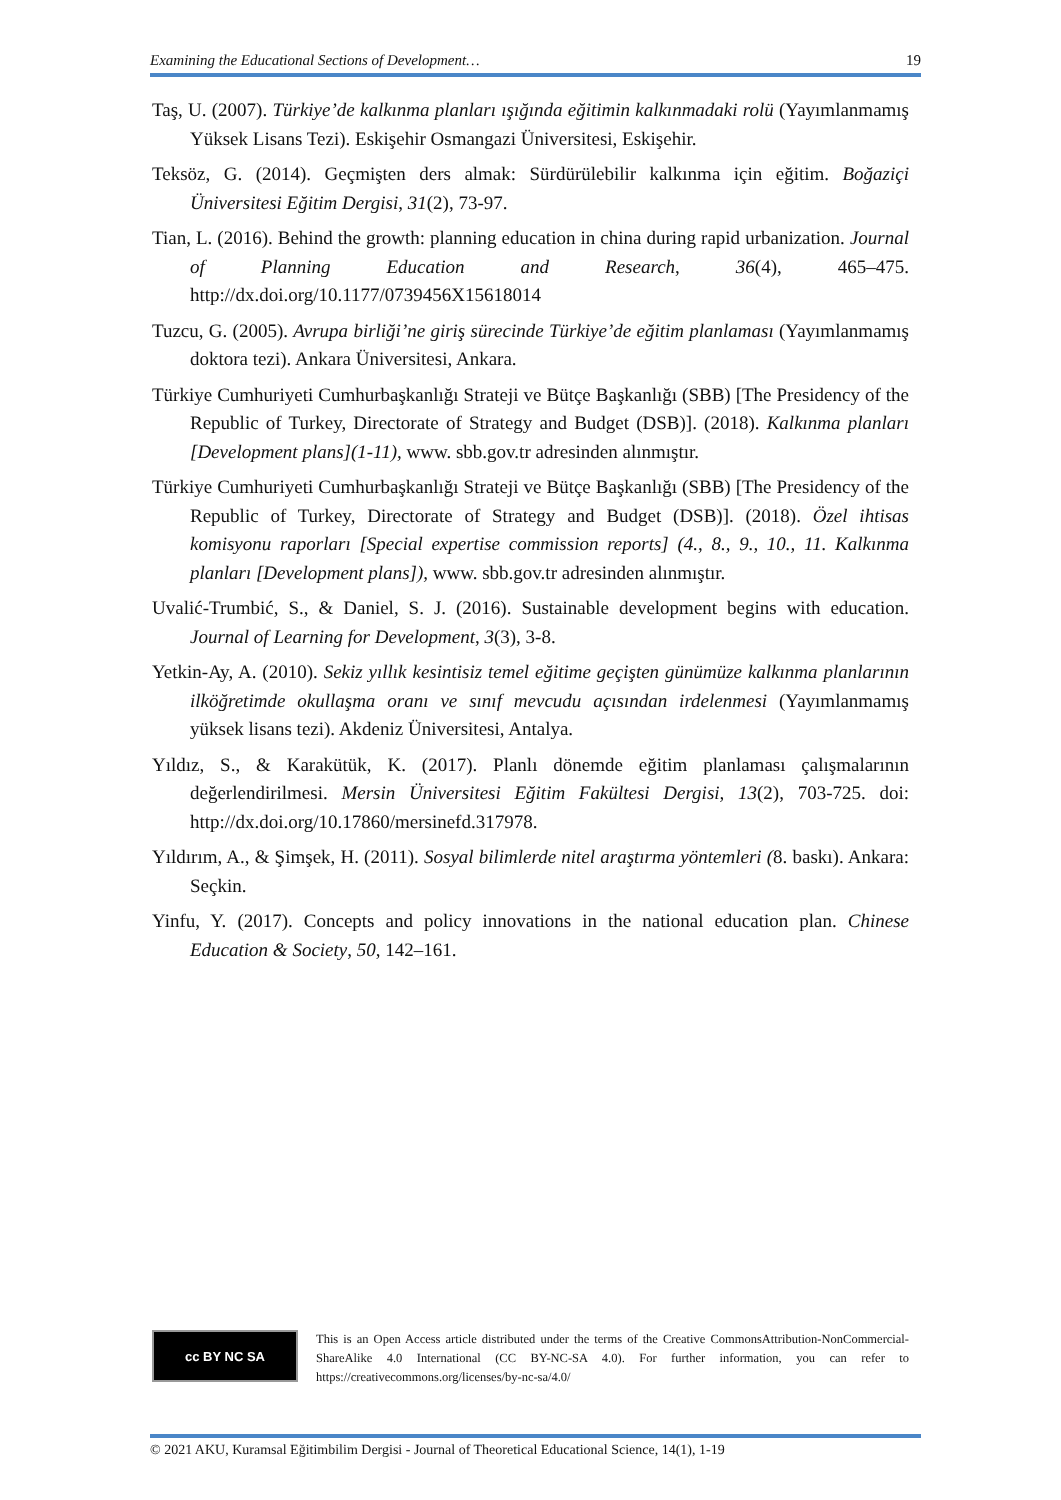Examining the Educational Sections of Development… 19
Taş, U. (2007). Türkiye’de kalkınma planları ışığında eğitimin kalkınmadaki rolü (Yayımlanmamış Yüksek Lisans Tezi). Eskişehir Osmangazi Üniversitesi, Eskişehir.
Teksöz, G. (2014). Geçmişten ders almak: Sürdürülebilir kalkınma için eğitim. Boğaziçi Üniversitesi Eğitim Dergisi, 31(2), 73-97.
Tian, L. (2016). Behind the growth: planning education in china during rapid urbanization. Journal of Planning Education and Research, 36(4), 465–475. http://dx.doi.org/10.1177/0739456X15618014
Tuzcu, G. (2005). Avrupa birliği’ne giriş sürecinde Türkiye’de eğitim planlaması (Yayımlanmamış doktora tezi). Ankara Üniversitesi, Ankara.
Türkiye Cumhuriyeti Cumhurbaşkanlığı Strateji ve Bütçe Başkanlığı (SBB) [The Presidency of the Republic of Turkey, Directorate of Strategy and Budget (DSB)]. (2018). Kalkınma planları [Development plans](1-11), www. sbb.gov.tr adresinden alınmıştır.
Türkiye Cumhuriyeti Cumhurbaşkanlığı Strateji ve Bütçe Başkanlığı (SBB) [The Presidency of the Republic of Turkey, Directorate of Strategy and Budget (DSB)]. (2018). Özel ihtisas komisyonu raporları [Special expertise commission reports] (4., 8., 9., 10., 11. Kalkınma planları [Development plans]), www. sbb.gov.tr adresinden alınmıştır.
Uvalić-Trumbić, S., & Daniel, S. J. (2016). Sustainable development begins with education. Journal of Learning for Development, 3(3), 3-8.
Yetkin-Ay, A. (2010). Sekiz yıllık kesintisiz temel eğitime geçişten günümüze kalkınma planlarının ilköğretimde okullaşma oranı ve sınıf mevcudu açısından irdelenmesi (Yayımlanmamış yüksek lisans tezi). Akdeniz Üniversitesi, Antalya.
Yıldız, S., & Karakütük, K. (2017). Planlı dönemde eğitim planlaması çalışmalarının değerlendirilmesi. Mersin Üniversitesi Eğitim Fakültesi Dergisi, 13(2), 703-725. doi: http://dx.doi.org/10.17860/mersinefd.317978.
Yıldırım, A., & Şimşek, H. (2011). Sosyal bilimlerde nitel araştırma yöntemleri (8. baskı). Ankara: Seçkin.
Yinfu, Y. (2017). Concepts and policy innovations in the national education plan. Chinese Education & Society, 50, 142–161.
cc BY NC SA
This is an Open Access article distributed under the terms of the Creative CommonsAttribution-NonCommercial-ShareAlike 4.0 International (CC BY-NC-SA 4.0). For further information, you can refer to https://creativecommons.org/licenses/by-nc-sa/4.0/
© 2021 AKU, Kuramsal Eğitimbilim Dergisi - Journal of Theoretical Educational Science, 14(1), 1-19